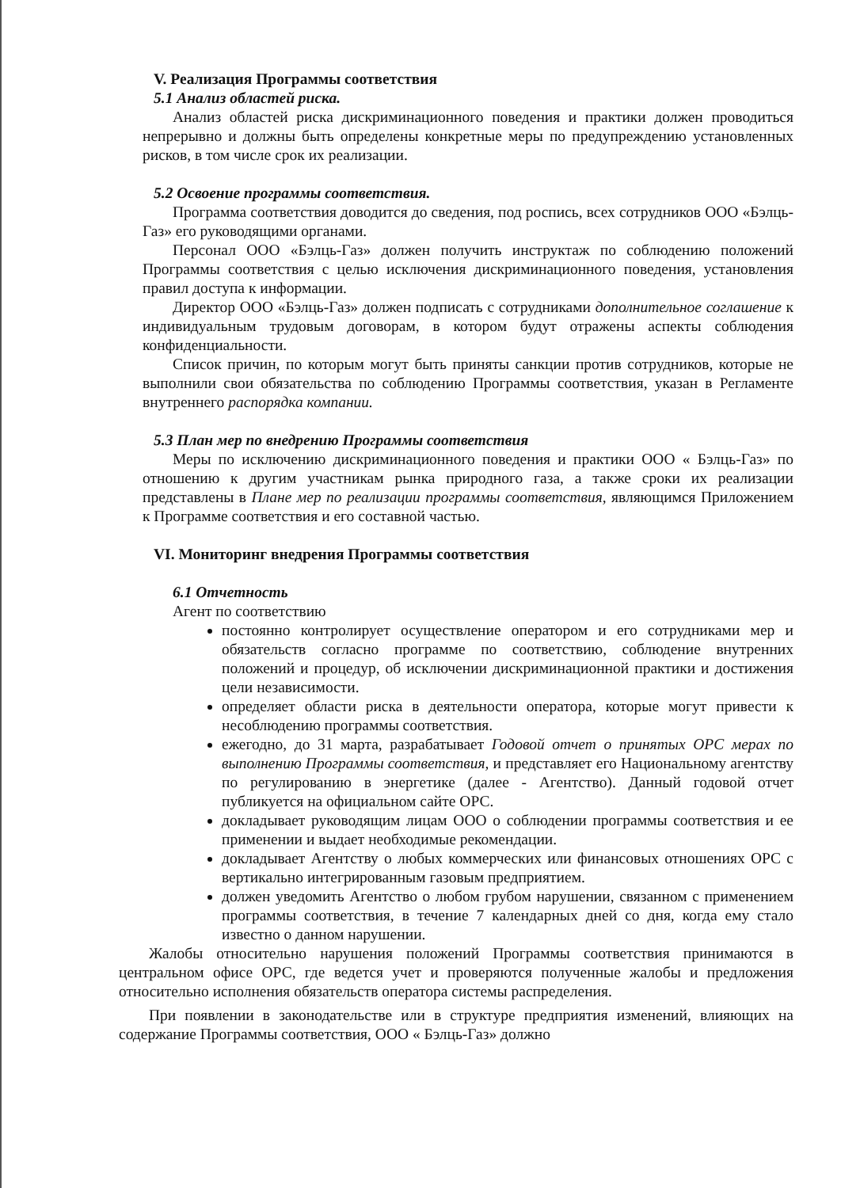V. Реализация Программы соответствия
5.1 Анализ областей риска.
Анализ областей риска дискриминационного поведения и практики должен проводиться непрерывно и должны быть определены конкретные меры по предупреждению установленных рисков, в том числе срок их реализации.
5.2 Освоение программы соответствия.
Программа соответствия доводится до сведения, под роспись, всех сотрудников ООО «Бэлць-Газ» его руководящими органами.
Персонал ООО «Бэлць-Газ» должен получить инструктаж по соблюдению положений Программы соответствия с целью исключения дискриминационного поведения, установления правил доступа к информации.
Директор ООО «Бэлць-Газ» должен подписать с сотрудниками дополнительное соглашение к индивидуальным трудовым договорам, в котором будут отражены аспекты соблюдения конфиденциальности.
Список причин, по которым могут быть приняты санкции против сотрудников, которые не выполнили свои обязательства по соблюдению Программы соответствия, указан в Регламенте внутреннего распорядка компании.
5.3 План мер по внедрению Программы соответствия
Меры по исключению дискриминационного поведения и практики ООО « Бэлць-Газ» по отношению к другим участникам рынка природного газа, а также сроки их реализации представлены в Плане мер по реализации программы соответствия, являющимся Приложением к Программе соответствия и его составной частью.
VI. Мониторинг внедрения Программы соответствия
6.1 Отчетность
Агент по соответствию
постоянно контролирует осуществление оператором и его сотрудниками мер и обязательств согласно программе по соответствию, соблюдение внутренних положений и процедур, об исключении дискриминационной практики и достижения цели независимости.
определяет области риска в деятельности оператора, которые могут привести к несоблюдению программы соответствия.
ежегодно, до 31 марта, разрабатывает Годовой отчет о принятых ОРС мерах по выполнению Программы соответствия, и представляет его Национальному агентству по регулированию в энергетике (далее - Агентство). Данный годовой отчет публикуется на официальном сайте ОРС.
докладывает руководящим лицам ООО о соблюдении программы соответствия и ее применении и выдает необходимые рекомендации.
докладывает Агентству о любых коммерческих или финансовых отношениях ОРС с вертикально интегрированным газовым предприятием.
должен уведомить Агентство о любом грубом нарушении, связанном с применением программы соответствия, в течение 7 календарных дней со дня, когда ему стало известно о данном нарушении.
Жалобы относительно нарушения положений Программы соответствия принимаются в центральном офисе ОРС, где ведется учет и проверяются полученные жалобы и предложения относительно исполнения обязательств оператора системы распределения.
При появлении в законодательстве или в структуре предприятия изменений, влияющих на содержание Программы соответствия, ООО « Бэлць-Газ» должно